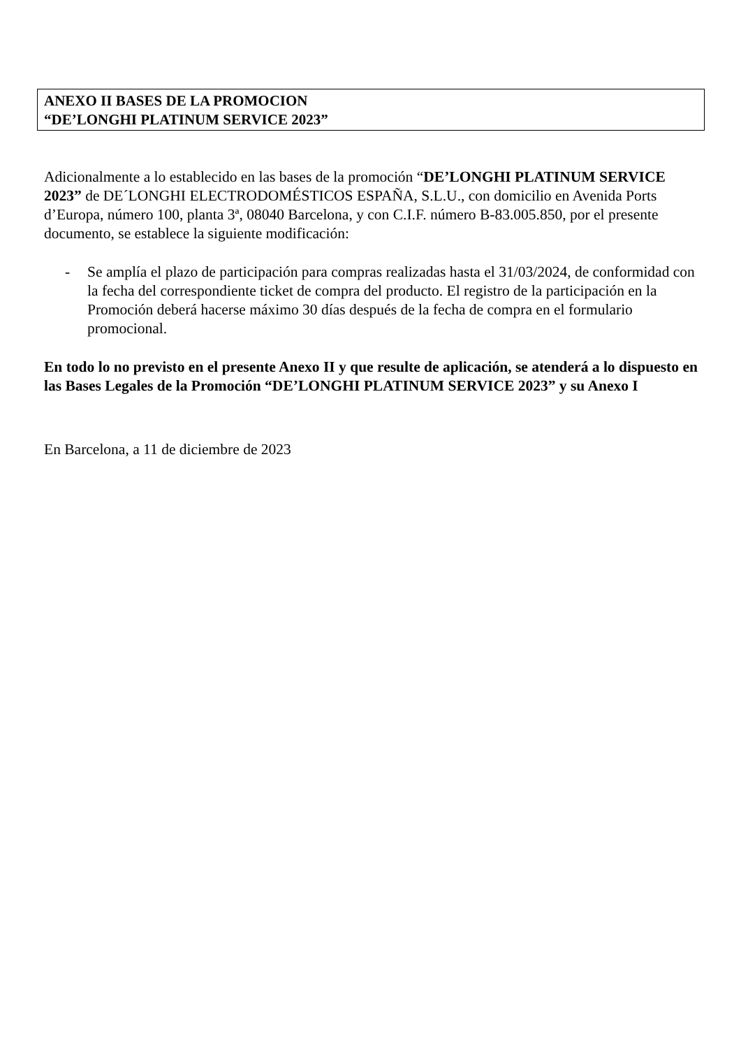ANEXO II BASES DE LA PROMOCION
“DE’LONGHI PLATINUM SERVICE 2023”
Adicionalmente a lo establecido en las bases de la promoción “DE’LONGHI PLATINUM SERVICE 2023” de DE´LONGHI ELECTRODOMÉSTICOS ESPAÑA, S.L.U., con domicilio en Avenida Ports d’Europa, número 100, planta 3ª, 08040 Barcelona, y con C.I.F. número B-83.005.850, por el presente documento, se establece la siguiente modificación:
- Se amplía el plazo de participación para compras realizadas hasta el 31/03/2024, de conformidad con la fecha del correspondiente ticket de compra del producto. El registro de la participación en la Promoción deberá hacerse máximo 30 días después de la fecha de compra en el formulario promocional.
En todo lo no previsto en el presente Anexo II y que resulte de aplicación, se atenderá a lo dispuesto en las Bases Legales de la Promoción “DE’LONGHI PLATINUM SERVICE 2023” y su Anexo I
En Barcelona, a 11 de diciembre de 2023